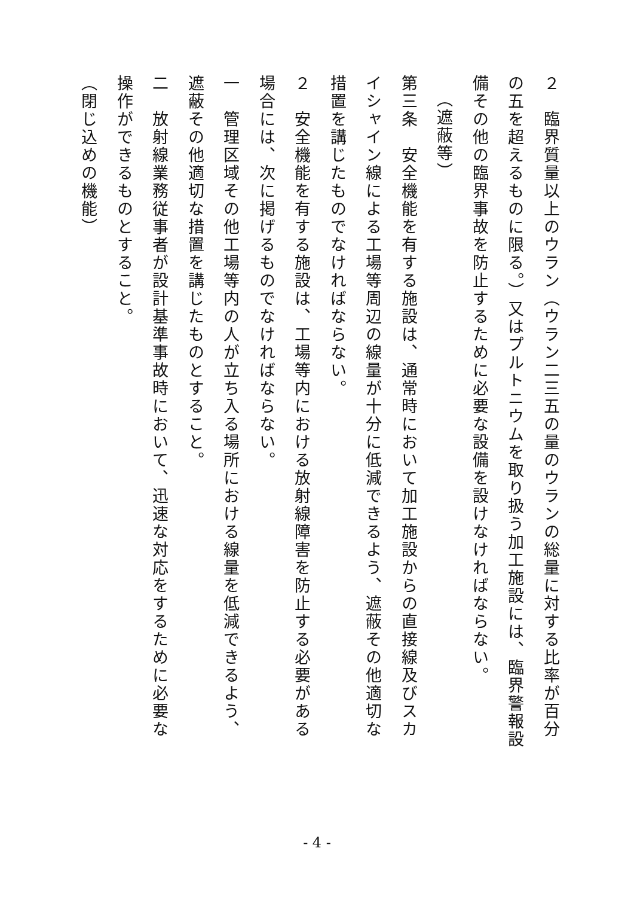２　臨界質量以上のウラン（ウラン二三五の量のウランの総量に対する比率が百分の五を超えるものに限る。）又はプルトニウムを取り扱う加工施設には、臨界警報設備その他の臨界事故を防止するために必要な設備を設けなければならない。
（遮蔽等）
第三条　安全機能を有する施設は、通常時において加工施設からの直接線及びスカイシャイン線による工場等周辺の線量が十分に低減できるよう、遮蔽その他適切な措置を講じたものでなければならない。
２　安全機能を有する施設は、工場等内における放射線障害を防止する必要がある場合には、次に掲げるものでなければならない。
一　管理区域その他工場等内の人が立ち入る場所における線量を低減できるよう、遮蔽その他適切な措置を講じたものとすること。
二　放射線業務従事者が設計基準事故時において、迅速な対応をするために必要な操作ができるものとすること。
（閉じ込めの機能）
- 4 -